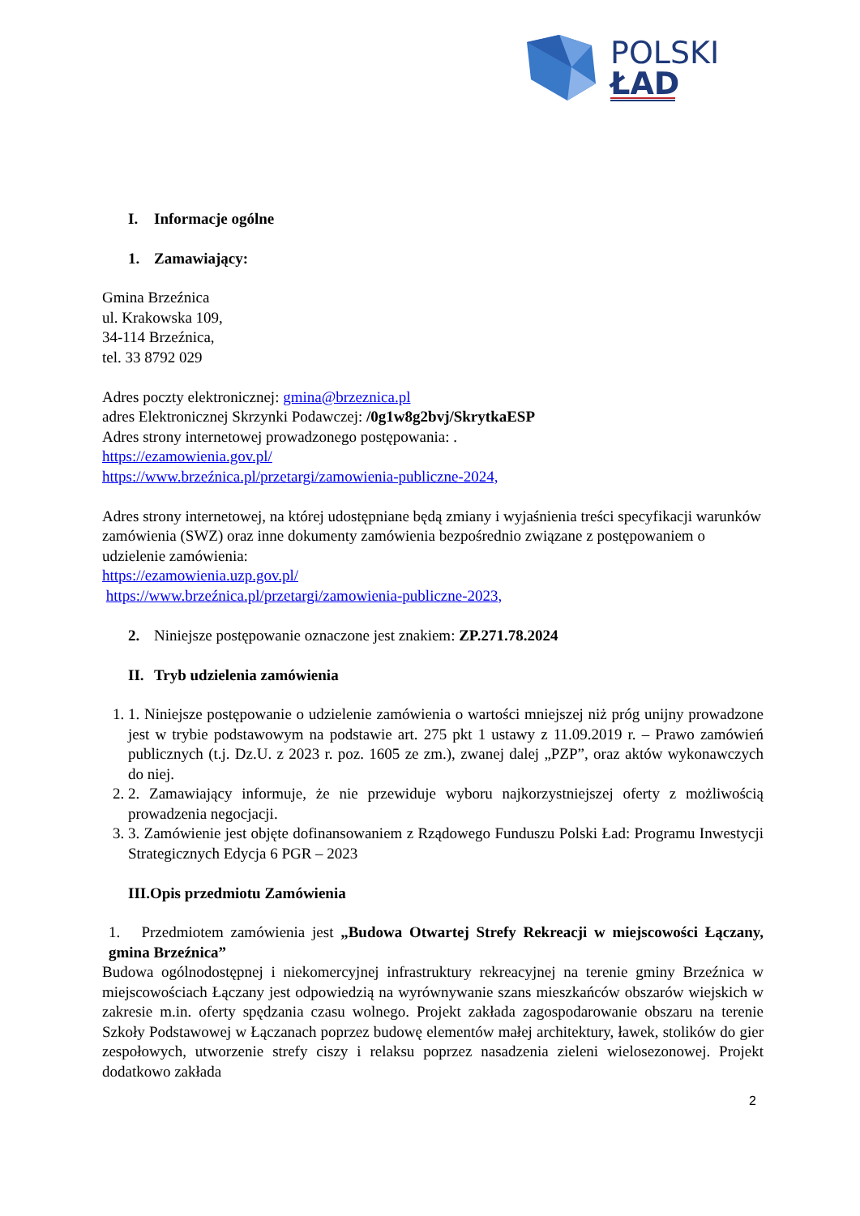POLSKI
ŁAD
I. Informacje ogólne
1. Zamawiający:
Gmina Brzeźnica
ul. Krakowska 109,
34-114 Brzeźnica,
tel. 33 8792 029
Adres poczty elektronicznej: gmina@brzeznica.pl
adres Elektronicznej Skrzynki Podawczej: /0g1w8g2bvj/SkrytkaESP
Adres strony internetowej prowadzonego postępowania: .
https://ezamowienia.gov.pl/
https://www.brzeźnica.pl/przetargi/zamowienia-publiczne-2024,
Adres strony internetowej, na której udostępniane będą zmiany i wyjaśnienia treści specyfikacji warunków zamówienia (SWZ) oraz inne dokumenty zamówienia bezpośrednio związane z postępowaniem o udzielenie zamówienia:
https://ezamowienia.uzp.gov.pl/
https://www.brzeźnica.pl/przetargi/zamowienia-publiczne-2023,
2. Niniejsze postępowanie oznaczone jest znakiem: ZP.271.78.2024
II. Tryb udzielenia zamówienia
1. 1. Niniejsze postępowanie o udzielenie zamówienia o wartości mniejszej niż próg unijny prowadzone jest w trybie podstawowym na podstawie art. 275 pkt 1 ustawy z 11.09.2019 r. – Prawo zamówień publicznych (t.j. Dz.U. z 2023 r. poz. 1605 ze zm.), zwanej dalej „PZP”, oraz aktów wykonawczych do niej.
2. 2. Zamawiający informuje, że nie przewiduje wyboru najkorzystniejszej oferty z możliwością prowadzenia negocjacji.
3. 3. Zamówienie jest objęte dofinansowaniem z Rządowego Funduszu Polski Ład: Programu Inwestycji Strategicznych Edycja 6 PGR – 2023
III.Opis przedmiotu Zamówienia
1. Przedmiotem zamówienia jest „Budowa Otwartej Strefy Rekreacji w miejscowości Łączany, gmina Brzeźnica”
Budowa ogólnodostępnej i niekomercyjnej infrastruktury rekreacyjnej na terenie gminy Brzeźnica w miejscowościach Łączany jest odpowiedzią na wyrównywanie szans mieszkańców obszarów wiejskich w zakresie m.in. oferty spędzania czasu wolnego. Projekt zakłada zagospodarowanie obszaru na terenie Szkoły Podstawowej w Łączanach poprzez budowę elementów małej architektury, ławek, stolików do gier zespołowych, utworzenie strefy ciszy i relaksu poprzez nasadzenia zieleni wielosezonowej. Projekt dodatkowo zakłada
2